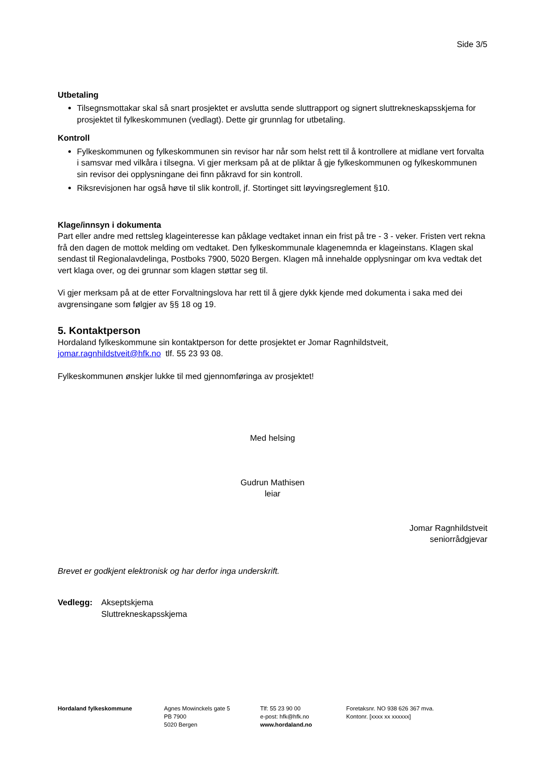Side 3/5
Utbetaling
Tilsegnsmottakar skal så snart prosjektet er avslutta sende sluttrapport og signert sluttrekneskapsskjema for prosjektet til fylkeskommunen (vedlagt). Dette gir grunnlag for utbetaling.
Kontroll
Fylkeskommunen og fylkeskommunen sin revisor har når som helst rett til å kontrollere at midlane vert forvalta i samsvar med vilkåra i tilsegna. Vi gjer merksam på at de pliktar å gje fylkeskommunen og fylkeskommunen sin revisor dei opplysningane dei finn påkravd for sin kontroll.
Riksrevisjonen har også høve til slik kontroll, jf. Stortinget sitt løyvingsreglement §10.
Klage/innsyn i dokumenta
Part eller andre med rettsleg klageinteresse kan påklage vedtaket innan ein frist på tre - 3 - veker. Fristen vert rekna frå den dagen de mottok melding om vedtaket. Den fylkeskommunale klagenemnda er klageinstans. Klagen skal sendast til Regionalavdelinga, Postboks 7900, 5020 Bergen. Klagen må innehalde opplysningar om kva vedtak det vert klaga over, og dei grunnar som klagen støttar seg til.
Vi gjer merksam på at de etter Forvaltningslova har rett til å gjere dykk kjende med dokumenta i saka med dei avgrensingane som følgjer av §§ 18 og 19.
5. Kontaktperson
Hordaland fylkeskommune sin kontaktperson for dette prosjektet er Jomar Ragnhildstveit, jomar.ragnhildstveit@hfk.no tlf. 55 23 93 08.
Fylkeskommunen ønskjer lukke til med gjennomføringa av prosjektet!
Med helsing
Gudrun Mathisen
leiar
Jomar Ragnhildstveit
seniorrådgjevar
Brevet er godkjent elektronisk og har derfor inga underskrift.
Vedlegg: Akseptskjema
Sluttrekneskapsskjema
Hordaland fylkeskommune Agnes Mowinckels gate 5
PB 7900
5020 Bergen
Tlf: 55 23 90 00
e-post: hfk@hfk.no
www.hordaland.no
Foretaksnr. NO 938 626 367 mva.
Kontonr. [xxxx xx xxxxxx]